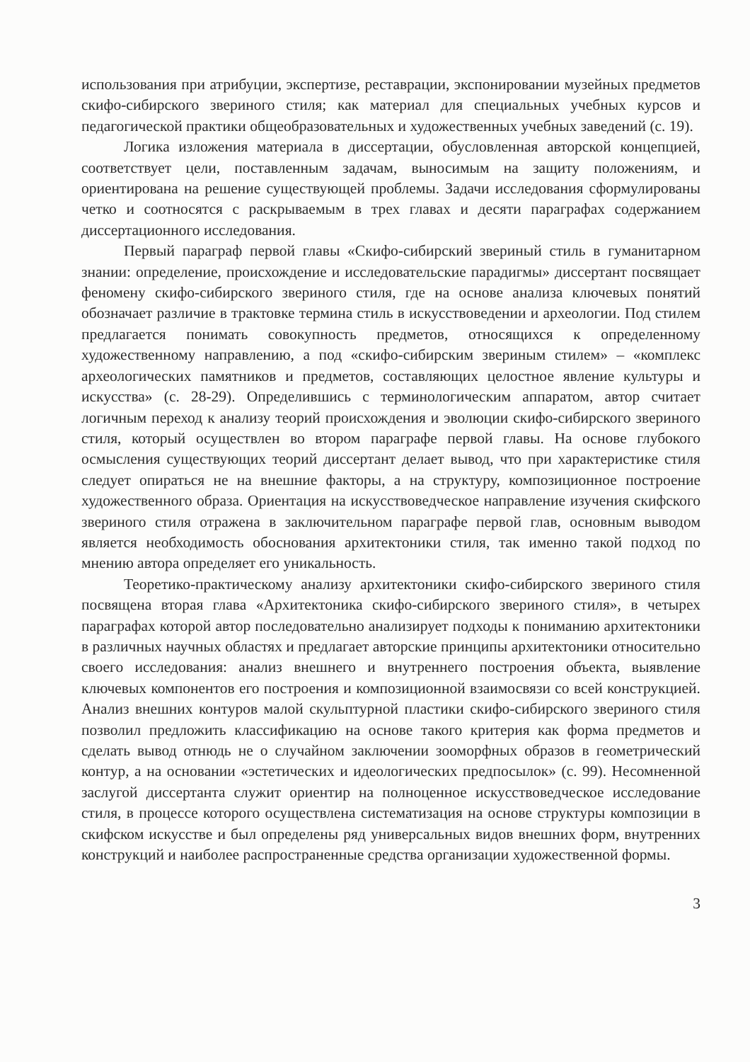использования при атрибуции, экспертизе, реставрации, экспонировании музейных предметов скифо-сибирского звериного стиля; как материал для специальных учебных курсов и педагогической практики общеобразовательных и художественных учебных заведений (с. 19).
Логика изложения материала в диссертации, обусловленная авторской концепцией, соответствует цели, поставленным задачам, выносимым на защиту положениям, и ориентирована на решение существующей проблемы. Задачи исследования сформулированы четко и соотносятся с раскрываемым в трех главах и десяти параграфах содержанием диссертационного исследования.
Первый параграф первой главы «Скифо-сибирский звериный стиль в гуманитарном знании: определение, происхождение и исследовательские парадигмы» диссертант посвящает феномену скифо-сибирского звериного стиля, где на основе анализа ключевых понятий обозначает различие в трактовке термина стиль в искусствоведении и археологии. Под стилем предлагается понимать совокупность предметов, относящихся к определенному художественному направлению, а под «скифо-сибирским звериным стилем» – «комплекс археологических памятников и предметов, составляющих целостное явление культуры и искусства» (с. 28-29). Определившись с терминологическим аппаратом, автор считает логичным переход к анализу теорий происхождения и эволюции скифо-сибирского звериного стиля, который осуществлен во втором параграфе первой главы. На основе глубокого осмысления существующих теорий диссертант делает вывод, что при характеристике стиля следует опираться не на внешние факторы, а на структуру, композиционное построение художественного образа. Ориентация на искусствоведческое направление изучения скифского звериного стиля отражена в заключительном параграфе первой глав, основным выводом является необходимость обоснования архитектоники стиля, так именно такой подход по мнению автора определяет его уникальность.
Теоретико-практическому анализу архитектоники скифо-сибирского звериного стиля посвящена вторая глава «Архитектоника скифо-сибирского звериного стиля», в четырех параграфах которой автор последовательно анализирует подходы к пониманию архитектоники в различных научных областях и предлагает авторские принципы архитектоники относительно своего исследования: анализ внешнего и внутреннего построения объекта, выявление ключевых компонентов его построения и композиционной взаимосвязи со всей конструкцией. Анализ внешних контуров малой скульптурной пластики скифо-сибирского звериного стиля позволил предложить классификацию на основе такого критерия как форма предметов и сделать вывод отнюдь не о случайном заключении зооморфных образов в геометрический контур, а на основании «эстетических и идеологических предпосылок» (с. 99). Несомненной заслугой диссертанта служит ориентир на полноценное искусствоведческое исследование стиля, в процессе которого осуществлена систематизация на основе структуры композиции в скифском искусстве и был определены ряд универсальных видов внешних форм, внутренних конструкций и наиболее распространенные средства организации художественной формы.
3